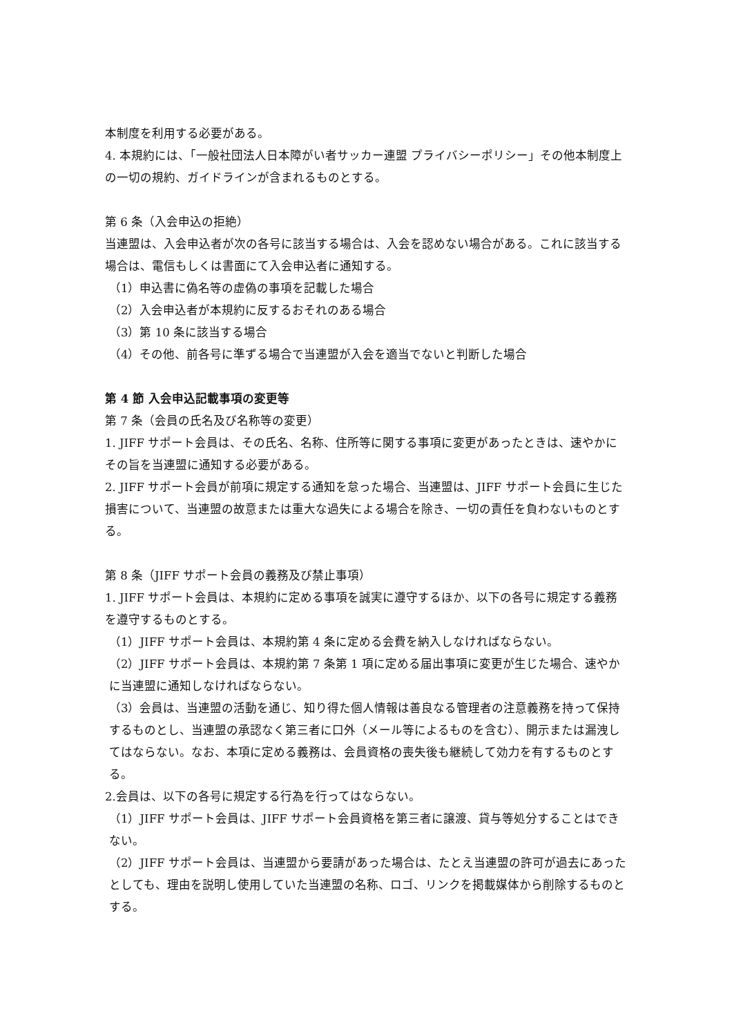本制度を利用する必要がある。
4. 本規約には、「一般社団法人日本障がい者サッカー連盟 プライバシーポリシー」その他本制度上の一切の規約、ガイドラインが含まれるものとする。
第 6 条（入会申込の拒絶）
当連盟は、入会申込者が次の各号に該当する場合は、入会を認めない場合がある。これに該当する場合は、電信もしくは書面にて入会申込者に通知する。
（1）申込書に偽名等の虚偽の事項を記載した場合
（2）入会申込者が本規約に反するおそれのある場合
（3）第 10 条に該当する場合
（4）その他、前各号に準ずる場合で当連盟が入会を適当でないと判断した場合
第 4 節 入会申込記載事項の変更等
第 7 条（会員の氏名及び名称等の変更）
1. JIFF サポート会員は、その氏名、名称、住所等に関する事項に変更があったときは、速やかにその旨を当連盟に通知する必要がある。
2. JIFF サポート会員が前項に規定する通知を怠った場合、当連盟は、JIFF サポート会員に生じた損害について、当連盟の故意または重大な過失による場合を除き、一切の責任を負わないものとする。
第 8 条（JIFF サポート会員の義務及び禁止事項）
1. JIFF サポート会員は、本規約に定める事項を誠実に遵守するほか、以下の各号に規定する義務を遵守するものとする。
（1）JIFF サポート会員は、本規約第 4 条に定める会費を納入しなければならない。
（2）JIFF サポート会員は、本規約第 7 条第 1 項に定める届出事項に変更が生じた場合、速やかに当連盟に通知しなければならない。
（3）会員は、当連盟の活動を通じ、知り得た個人情報は善良なる管理者の注意義務を持って保持するものとし、当連盟の承認なく第三者に口外（メール等によるものを含む）、開示または漏洩してはならない。なお、本項に定める義務は、会員資格の喪失後も継続して効力を有するものとする。
2.会員は、以下の各号に規定する行為を行ってはならない。
（1）JIFF サポート会員は、JIFF サポート会員資格を第三者に譲渡、貸与等処分することはできない。
（2）JIFF サポート会員は、当連盟から要請があった場合は、たとえ当連盟の許可が過去にあったとしても、理由を説明し使用していた当連盟の名称、ロゴ、リンクを掲載媒体から削除するものとする。